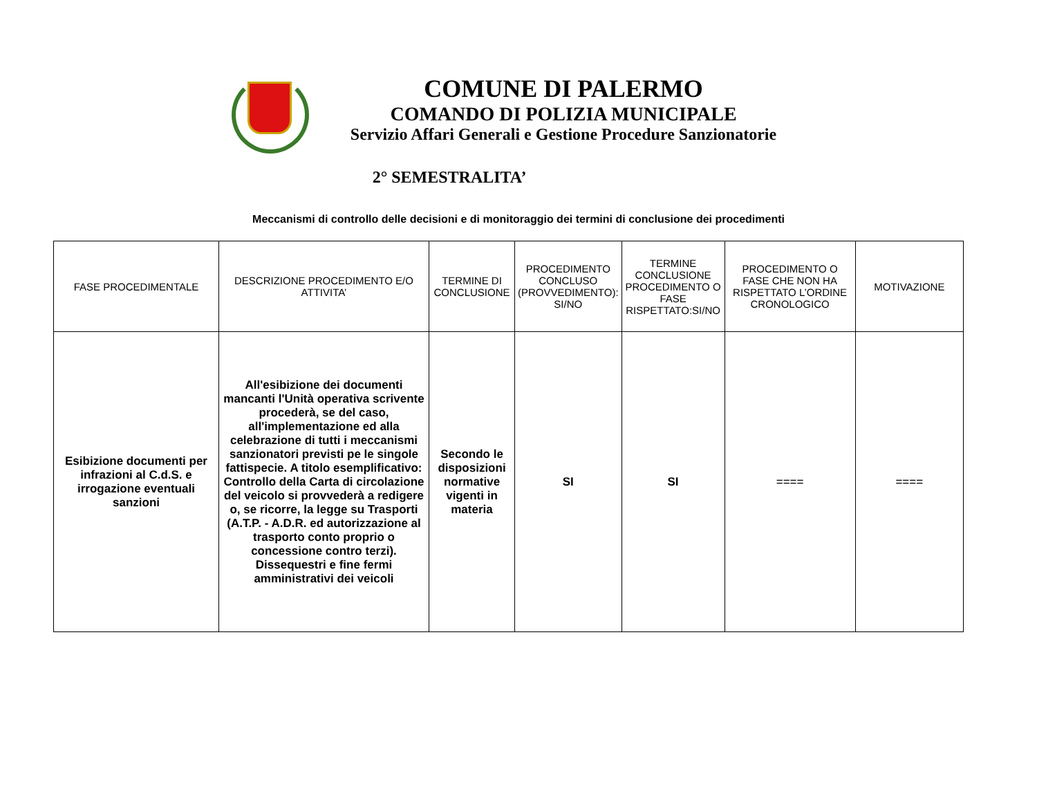COMUNE DI PALERMO
COMANDO DI POLIZIA MUNICIPALE
Servizio Affari Generali e Gestione Procedure Sanzionatorie
2° SEMESTRALITA’
Meccanismi di controllo delle decisioni e di monitoraggio dei termini di conclusione dei procedimenti
| FASE PROCEDIMENTALE | DESCRIZIONE PROCEDIMENTO E/O ATTIVITA’ | TERMINE DI CONCLUSIONE | PROCEDIMENTO CONCLUSO (PROVVEDIMENTO): SI/NO | TERMINE CONCLUSIONE PROCEDIMENTO O FASE RISPETTATO:SI/NO | PROCEDIMENTO O FASE CHE NON HA RISPETTATO L’ORDINE CRONOLOGICO | MOTIVAZIONE |
| --- | --- | --- | --- | --- | --- | --- |
| Esibizione documenti per infrazioni al C.d.S. e irrogazione eventuali sanzioni | All'esibizione dei documenti mancanti l'Unità operativa scrivente procederà, se del caso, all'implementazione ed alla celebrazione di tutti i meccanismi sanzionatori previsti pe le singole fattispecie. A titolo esemplificativo: Controllo della Carta di circolazione del veicolo si provvederà a redigere o, se ricorre, la legge su Trasporti (A.T.P. - A.D.R. ed autorizzazione al trasporto conto proprio o concessione contro terzi). Dissequestri e fine fermi amministrativi dei veicoli | Secondo le disposizioni normative vigenti in materia | SI | SI | ==== | ==== |